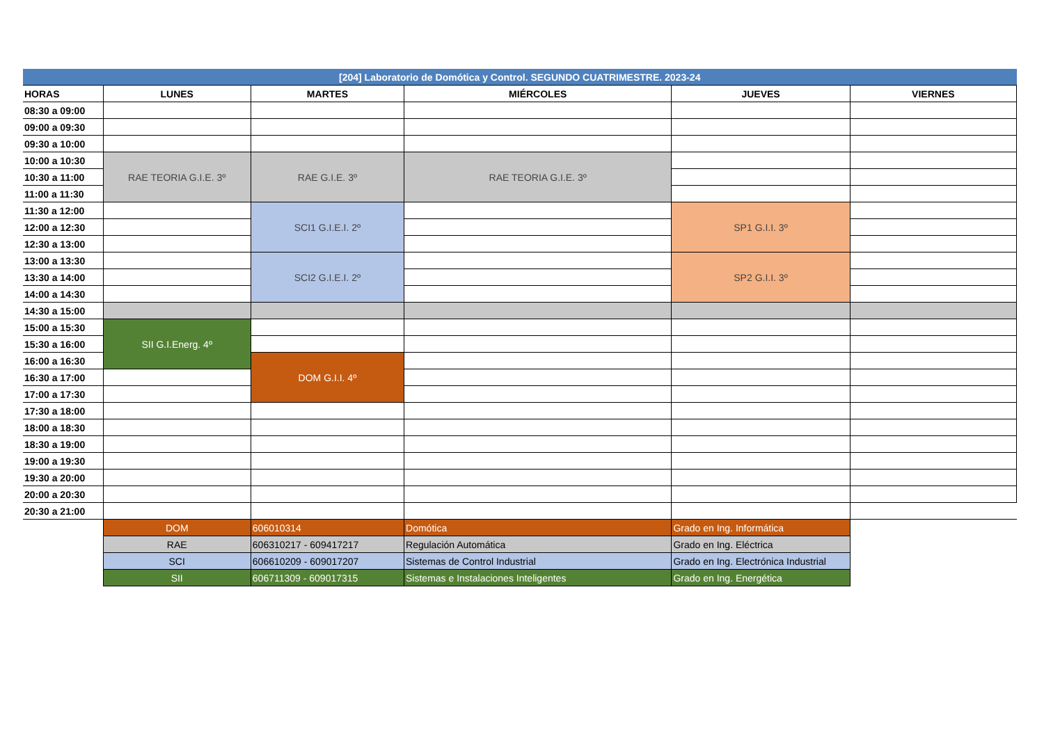| [204] Laboratorio de Domótica y Control. SEGUNDO CUATRIMESTRE. 2023-24 | | | | | |
| --- | --- | --- | --- | --- | --- |
| HORAS | LUNES | MARTES | MIÉRCOLES | JUEVES | VIERNES |
| 08:30 a 09:00 | | | | | |
| 09:00 a 09:30 | | | | | |
| 09:30 a 10:00 | | | | | |
| 10:00 a 10:30 | RAE TEORIA G.I.E. 3º | RAE G.I.E. 3º | RAE TEORIA G.I.E. 3º | | |
| 10:30 a 11:00 | | | | | |
| 11:00 a 11:30 | | | | | |
| 11:30 a 12:00 | | SCI1 G.I.E.I. 2º | | SP1 G.I.I. 3º | |
| 12:00 a 12:30 | | | | | |
| 12:30 a 13:00 | | | | | |
| 13:00 a 13:30 | | SCI2 G.I.E.I. 2º | | SP2 G.I.I. 3º | |
| 13:30 a 14:00 | | | | | |
| 14:00 a 14:30 | | | | | |
| 14:30 a 15:00 | | | | | |
| 15:00 a 15:30 | SII G.I.Energ. 4º | | | | |
| 15:30 a 16:00 | | | | | |
| 16:00 a 16:30 | | DOM G.I.I. 4º | | | |
| 16:30 a 17:00 | | | | | |
| 17:00 a 17:30 | | | | | |
| 17:30 a 18:00 | | | | | |
| 18:00 a 18:30 | | | | | |
| 18:30 a 19:00 | | | | | |
| 19:00 a 19:30 | | | | | |
| 19:30 a 20:00 | | | | | |
| 20:00 a 20:30 | | | | | |
| 20:30 a 21:00 | | | | | |
| | DOM | 606010314 | Domótica | Grado en Ing. Informática | |
| | RAE | 606310217 - 609417217 | Regulación Automática | Grado en Ing. Eléctrica | |
| | SCI | 606610209 - 609017207 | Sistemas de Control Industrial | Grado en Ing. Electrónica Industrial | |
| | SII | 606711309 - 609017315 | Sistemas e Instalaciones Inteligentes | Grado en Ing. Energética | |